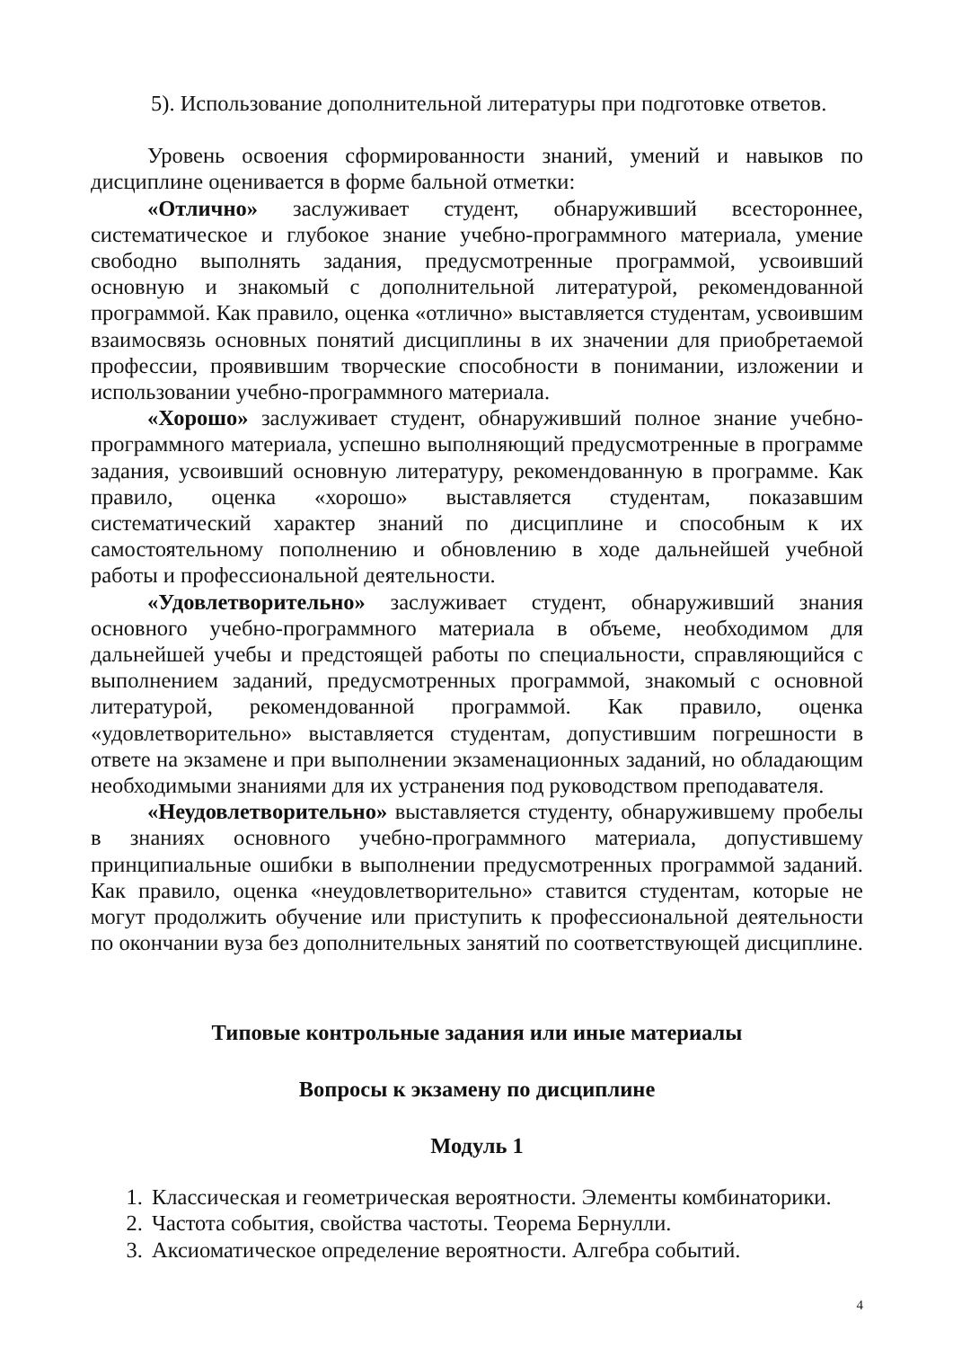5). Использование дополнительной литературы при подготовке ответов.
Уровень освоения сформированности знаний, умений и навыков по дисциплине оценивается в форме бальной отметки:
«Отлично» заслуживает студент, обнаруживший всестороннее, систематическое и глубокое знание учебно-программного материала, умение свободно выполнять задания, предусмотренные программой, усвоивший основную и знакомый с дополнительной литературой, рекомендованной программой. Как правило, оценка «отлично» выставляется студентам, усвоившим взаимосвязь основных понятий дисциплины в их значении для приобретаемой профессии, проявившим творческие способности в понимании, изложении и использовании учебно-программного материала.
«Хорошо» заслуживает студент, обнаруживший полное знание учебно-программного материала, успешно выполняющий предусмотренные в программе задания, усвоивший основную литературу, рекомендованную в программе. Как правило, оценка «хорошо» выставляется студентам, показавшим систематический характер знаний по дисциплине и способным к их самостоятельному пополнению и обновлению в ходе дальнейшей учебной работы и профессиональной деятельности.
«Удовлетворительно» заслуживает студент, обнаруживший знания основного учебно-программного материала в объеме, необходимом для дальнейшей учебы и предстоящей работы по специальности, справляющийся с выполнением заданий, предусмотренных программой, знакомый с основной литературой, рекомендованной программой. Как правило, оценка «удовлетворительно» выставляется студентам, допустившим погрешности в ответе на экзамене и при выполнении экзаменационных заданий, но обладающим необходимыми знаниями для их устранения под руководством преподавателя.
«Неудовлетворительно» выставляется студенту, обнаружившему пробелы в знаниях основного учебно-программного материала, допустившему принципиальные ошибки в выполнении предусмотренных программой заданий. Как правило, оценка «неудовлетворительно» ставится студентам, которые не могут продолжить обучение или приступить к профессиональной деятельности по окончании вуза без дополнительных занятий по соответствующей дисциплине.
Типовые контрольные задания или иные материалы
Вопросы к экзамену по дисциплине
Модуль 1
1. Классическая и геометрическая вероятности. Элементы комбинаторики.
2. Частота события, свойства частоты. Теорема Бернулли.
3. Аксиоматическое определение вероятности. Алгебра событий.
4